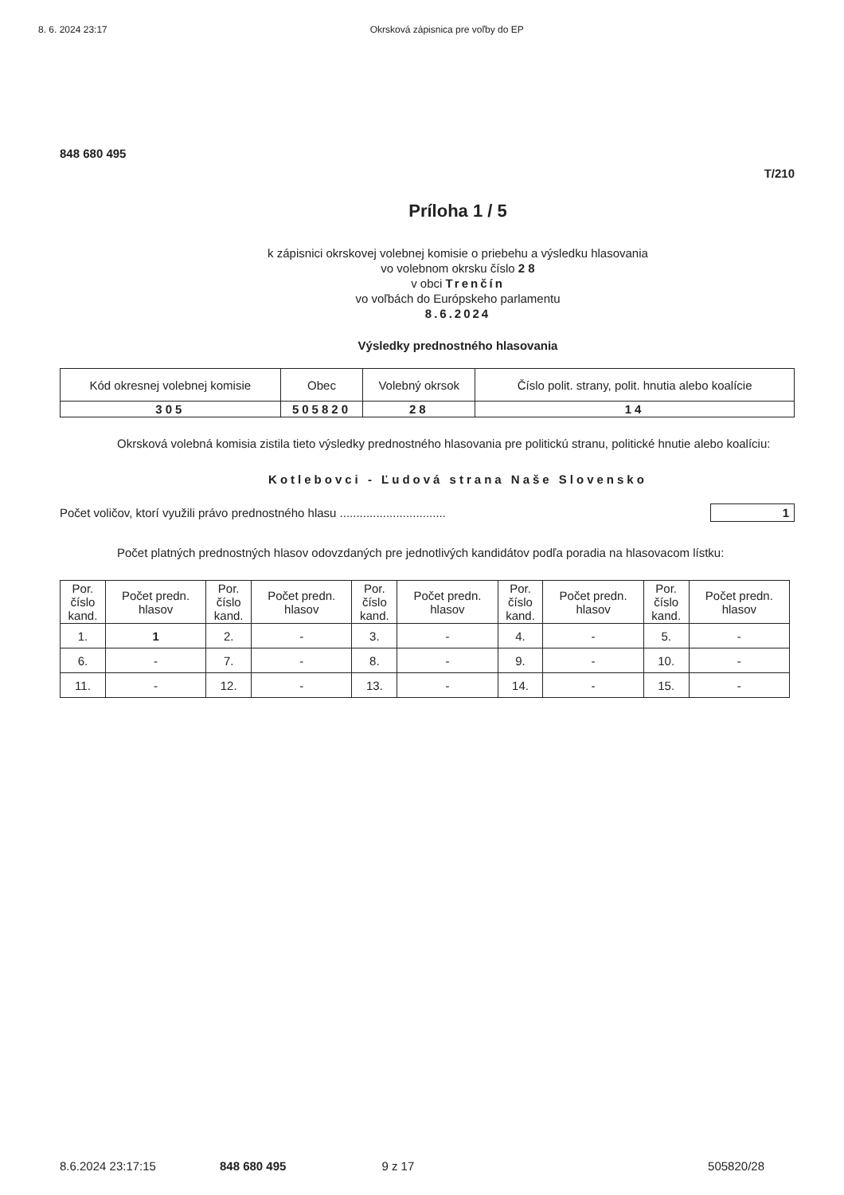8. 6. 2024 23:17 Okrsková zápisnica pre voľby do EP
848 680 495
T/210
Príloha 1 / 5
k zápisnici okrskovej volebnej komisie o priebehu a výsledku hlasovania
vo volebnom okrsku číslo 2 8
v obci Trenčín
vo voľbách do Európskeho parlamentu
8.6.2024
Výsledky prednostného hlasovania
| Kód okresnej volebnej komisie | Obec | Volebný okrsok | Číslo polit. strany, polit. hnutia alebo koalície |
| --- | --- | --- | --- |
| 305 | 505820 | 28 | 14 |
Okrsková volebná komisia zistila tieto výsledky prednostného hlasovania pre politickú stranu, politické hnutie alebo koalíciu:
Kotlebovci - Ľudová strana Naše Slovensko
Počet voličov, ktorí využili právo prednostného hlasu ................................ 1
Počet platných prednostných hlasov odovzdaných pre jednotlivých kandidátov podľa poradia na hlasovacom lístku:
| Por. číslo kand. | Počet predn. hlasov | Por. číslo kand. | Počet predn. hlasov | Por. číslo kand. | Počet predn. hlasov | Por. číslo kand. | Počet predn. hlasov | Por. číslo kand. | Počet predn. hlasov |
| --- | --- | --- | --- | --- | --- | --- | --- | --- | --- |
| 1. | 1 | 2. | - | 3. | - | 4. | - | 5. | - |
| 6. | - | 7. | - | 8. | - | 9. | - | 10. | - |
| 11. | - | 12. | - | 13. | - | 14. | - | 15. | - |
8.6.2024 23:17:15 848 680 495 9 z 17 505820/28